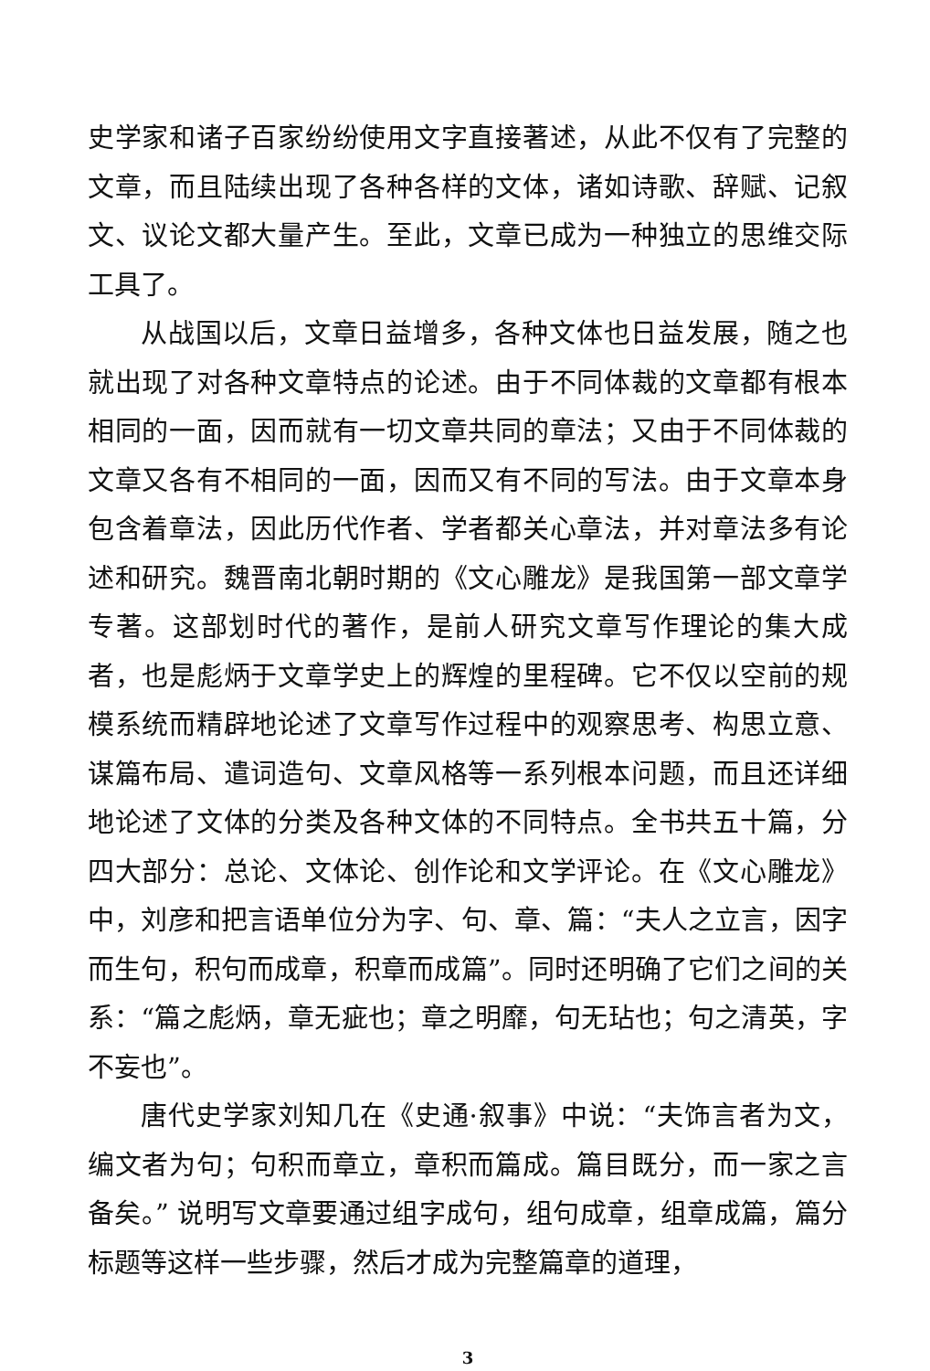史学家和诸子百家纷纷使用文字直接著述，从此不仅有了完整的文章，而且陆续出现了各种各样的文体，诸如诗歌、辞赋、记叙文、议论文都大量产生。至此，文章已成为一种独立的思维交际工具了。
从战国以后，文章日益增多，各种文体也日益发展，随之也就出现了对各种文章特点的论述。由于不同体裁的文章都有根本相同的一面，因而就有一切文章共同的章法；又由于不同体裁的文章又各有不相同的一面，因而又有不同的写法。由于文章本身包含着章法，因此历代作者、学者都关心章法，并对章法多有论述和研究。魏晋南北朝时期的《文心雕龙》是我国第一部文章学专著。这部划时代的著作，是前人研究文章写作理论的集大成者，也是彪炳于文章学史上的辉煌的里程碑。它不仅以空前的规模系统而精辟地论述了文章写作过程中的观察思考、构思立意、谋篇布局、遣词造句、文章风格等一系列根本问题，而且还详细地论述了文体的分类及各种文体的不同特点。全书共五十篇，分四大部分：总论、文体论、创作论和文学评论。在《文心雕龙》中，刘彦和把言语单位分为字、句、章、篇：“夫人之立言，因字而生句，积句而成章，积章而成篇”。同时还明确了它们之间的关系：“篇之彪炳，章无疵也；章之明靡，句无玷也；句之清英，字不妄也”。
唐代史学家刘知几在《史通·叙事》中说：“夫饰言者为文，编文者为句；句积而章立，章积而篇成。篇目既分，而一家之言备矣。” 说明写文章要通过组字成句，组句成章，组章成篇，篇分标题等这样一些步骤，然后才成为完整篇章的道理，
3